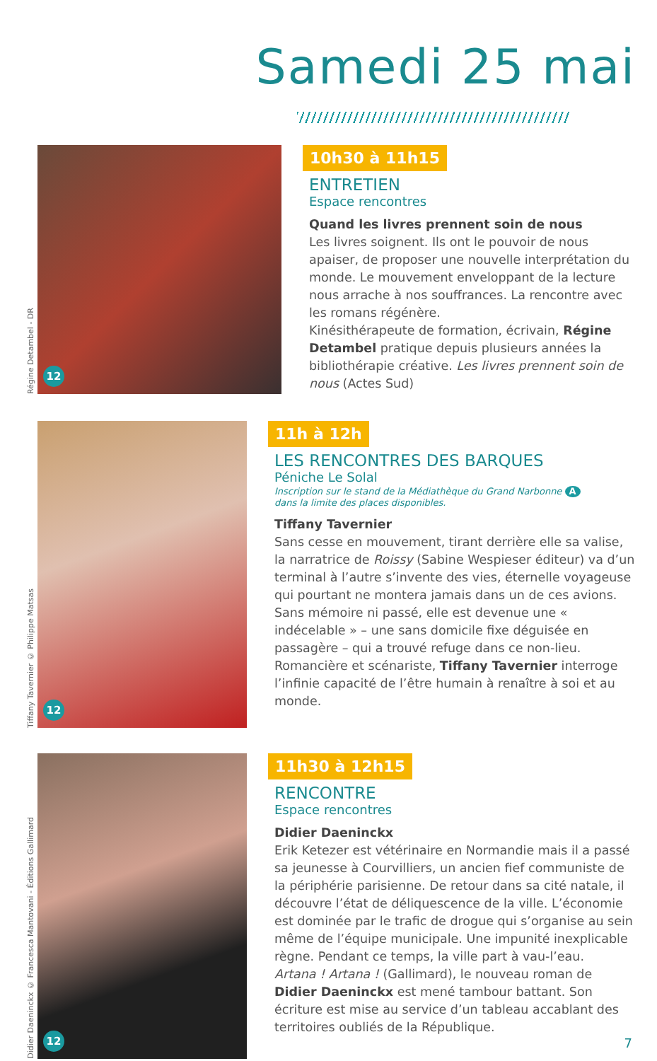Samedi 25 mai
Régine Detambel - DR
12
10h30 à 11h15
ENTRETIEN
Espace rencontres
Quand les livres prennent soin de nous
Les livres soignent. Ils ont le pouvoir de nous apaiser, de proposer une nouvelle interprétation du monde. Le mouvement enveloppant de la lecture nous arrache à nos souffrances. La rencontre avec les romans régénère.
Kinésithérapeute de formation, écrivain, Régine Detambel pratique depuis plusieurs années la bibliothérapie créative. Les livres prennent soin de nous (Actes Sud)
Tiffany Tavernier © Philippe Matsas
12
11h à 12h
LES RENCONTRES DES BARQUES
Péniche Le Solal
Inscription sur le stand de la Médiathèque du Grand Narbonne A
dans la limite des places disponibles.
Tiffany Tavernier
Sans cesse en mouvement, tirant derrière elle sa valise, la narratrice de Roissy (Sabine Wespieser éditeur) va d’un terminal à l’autre s’invente des vies, éternelle voyageuse qui pourtant ne montera jamais dans un de ces avions. Sans mémoire ni passé, elle est devenue une « indécelable » – une sans domicile fixe déguisée en passagère – qui a trouvé refuge dans ce non-lieu.
Romancière et scénariste, Tiffany Tavernier interroge l’infinie capacité de l’être humain à renaître à soi et au monde.
Didier Daeninckx © Francesca Mantovani - Éditions Gallimard
12
11h30 à 12h15
RENCONTRE
Espace rencontres
Didier Daeninckx
Erik Ketezer est vétérinaire en Normandie mais il a passé sa jeunesse à Courvilliers, un ancien fief communiste de la périphérie parisienne. De retour dans sa cité natale, il découvre l’état de déliquescence de la ville. L’économie est dominée par le trafic de drogue qui s’organise au sein même de l’équipe municipale. Une impunité inexplicable règne. Pendant ce temps, la ville part à vau-l’eau.
Artana ! Artana ! (Gallimard), le nouveau roman de Didier Daeninckx est mené tambour battant. Son écriture est mise au service d’un tableau accablant des territoires oubliés de la République.
7